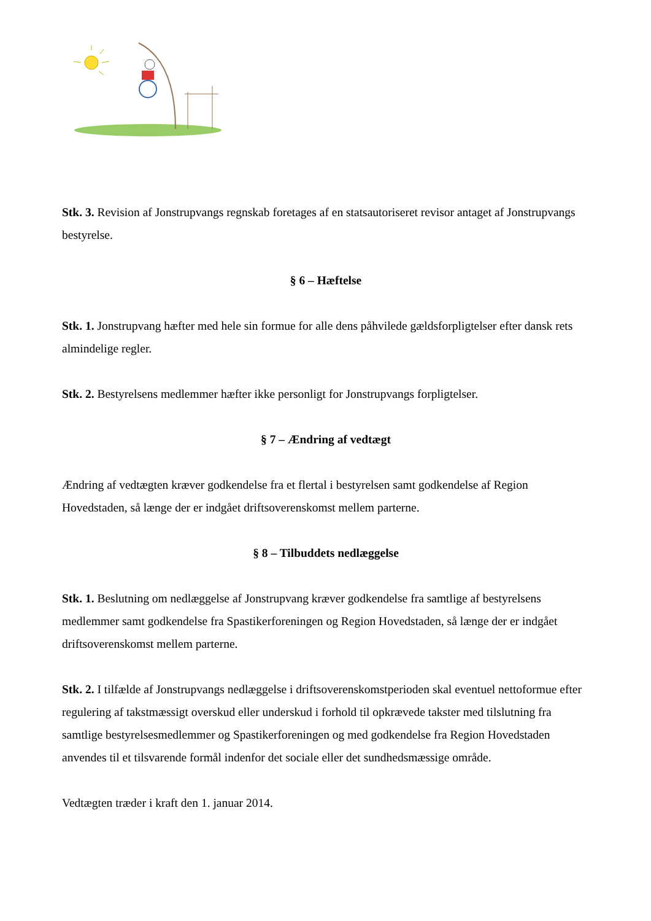Stk. 3. Revision af Jonstrupvangs regnskab foretages af en statsautoriseret revisor antaget af Jonstrupvangs bestyrelse.
§ 6 – Hæftelse
Stk. 1. Jonstrupvang hæfter med hele sin formue for alle dens påhvilede gældsforpligtelser efter dansk rets almindelige regler.
Stk. 2. Bestyrelsens medlemmer hæfter ikke personligt for Jonstrupvangs forpligtelser.
§ 7 – Ændring af vedtægt
Ændring af vedtægten kræver godkendelse fra et flertal i bestyrelsen samt godkendelse af Region Hovedstaden, så længe der er indgået driftsoverenskomst mellem parterne.
§ 8 – Tilbuddets nedlæggelse
Stk. 1. Beslutning om nedlæggelse af Jonstrupvang kræver godkendelse fra samtlige af bestyrelsens medlemmer samt godkendelse fra Spastikerforeningen og Region Hovedstaden, så længe der er indgået driftsoverenskomst mellem parterne.
Stk. 2. I tilfælde af Jonstrupvangs nedlæggelse i driftsoverenskomstperioden skal eventuel nettoformue efter regulering af takstmæssigt overskud eller underskud i forhold til opkrævede takster med tilslutning fra samtlige bestyrelsesmedlemmer og Spastikerforeningen og med godkendelse fra Region Hovedstaden anvendes til et tilsvarende formål indenfor det sociale eller det sundhedsmæssige område.
Vedtægten træder i kraft den 1. januar 2014.